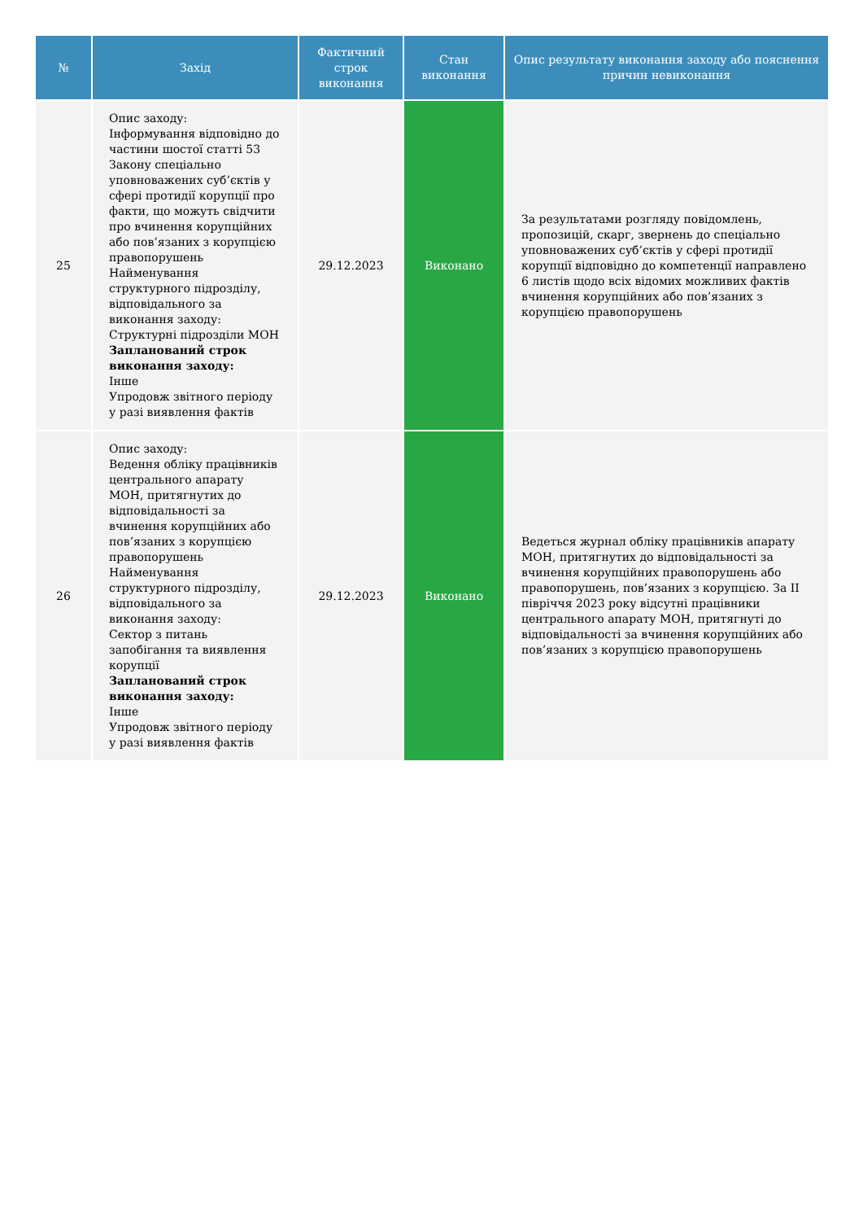| № | Захід | Фактичний строк виконання | Стан виконання | Опис результату виконання заходу або пояснення причин невиконання |
| --- | --- | --- | --- | --- |
| 25 | Опис заходу: Інформування відповідно до частини шостої статті 53 Закону спеціально уповноважених суб’єктів у сфері протидії корупції про факти, що можуть свідчити про вчинення корупційних або пов’язаних з корупцією правопорушень Найменування структурного підрозділу, відповідального за виконання заходу: Структурні підрозділи МОН Запланований строк виконання заходу: Інше Упродовж звітного періоду у разі виявлення фактів | 29.12.2023 | Виконано | За результатами розгляду повідомлень, пропозицій, скарг, звернень до спеціально уповноважених суб’єктів у сфері протидії корупції відповідно до компетенції направлено 6 листів щодо всіх відомих можливих фактів вчинення корупційних або пов’язаних з корупцією правопорушень |
| 26 | Опис заходу: Ведення обліку працівників центрального апарату МОН, притягнутих до відповідальності за вчинення корупційних або пов’язаних з корупцією правопорушень Найменування структурного підрозділу, відповідального за виконання заходу: Сектор з питань запобігання та виявлення корупції Запланований строк виконання заходу: Інше Упродовж звітного періоду у разі виявлення фактів | 29.12.2023 | Виконано | Ведеться журнал обліку працівників апарату МОН, притягнутих до відповідальності за вчинення корупційних правопорушень або правопорушень, пов’язаних з корупцією. За ІІ півріччя 2023 року відсутні працівники центрального апарату МОН, притягнуті до відповідальності за вчинення корупційних або пов’язаних з корупцією правопорушень |